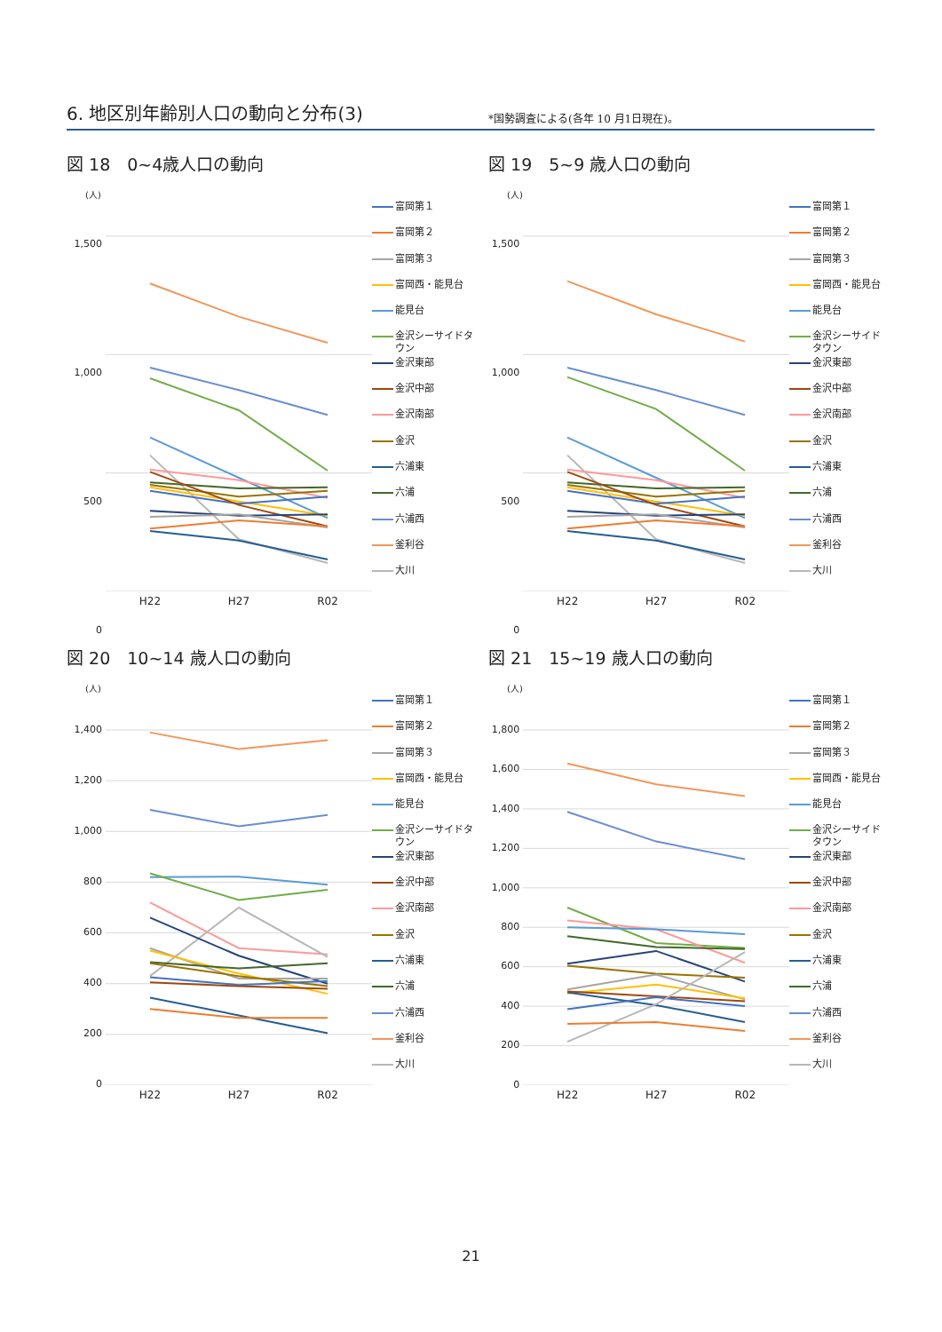6. 地区別年齢別人口の動向と分布(3)
*国勢調査による(各年 10 月1日現在)。
図 18　0~4歳人口の動向
(人)
1,500
1,000
500
0
H22 H27 R02
富岡第１
富岡第２
富岡第３
富岡西・能見台
能見台
金沢シーサイドタウン
金沢東部
金沢中部
金沢南部
金沢
六浦東
六浦
六浦西
釜利谷
大川
図 19　5~9 歳人口の動向
(人)
1,500
1,000
500
0
H22 H27 R02
富岡第１
富岡第２
富岡第３
富岡西・能見台
能見台
金沢シーサイドタウン
金沢東部
金沢中部
金沢南部
金沢
六浦東
六浦
六浦西
釜利谷
大川
図 20　10~14 歳人口の動向
(人)
1,400
1,200
1,000
800
600
400
200
0
H22 H27 R02
富岡第１
富岡第２
富岡第３
富岡西・能見台
能見台
金沢シーサイドタウン
金沢東部
金沢中部
金沢南部
金沢
六浦東
六浦
六浦西
釜利谷
大川
図 21　15~19 歳人口の動向
(人)
1,800
1,600
1,400
1,200
1,000
800
600
400
200
0
H22 H27 R02
富岡第１
富岡第２
富岡第３
富岡西・能見台
能見台
金沢シーサイドタウン
金沢東部
金沢中部
金沢南部
金沢
六浦東
六浦
六浦西
釜利谷
大川
21